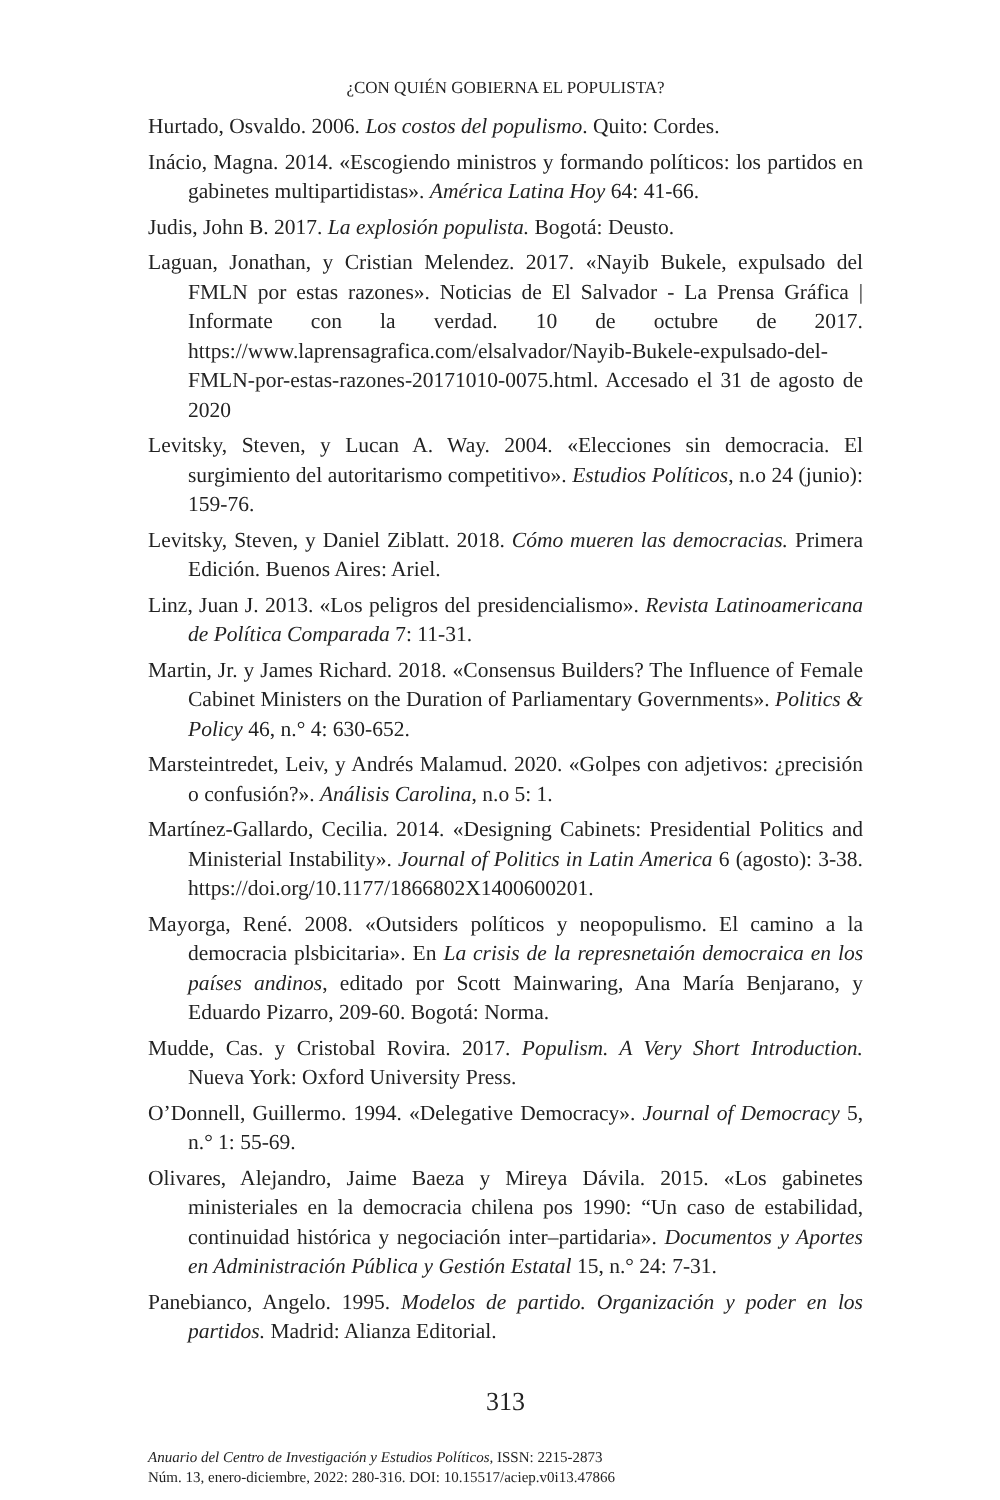¿CON QUIÉN GOBIERNA EL POPULISTA?
Hurtado, Osvaldo. 2006. Los costos del populismo. Quito: Cordes.
Inácio, Magna. 2014. «Escogiendo ministros y formando políticos: los partidos en gabinetes multipartidistas». América Latina Hoy 64: 41-66.
Judis, John B. 2017. La explosión populista. Bogotá: Deusto.
Laguan, Jonathan, y Cristian Melendez. 2017. «Nayib Bukele, expulsado del FMLN por estas razones». Noticias de El Salvador - La Prensa Gráfica | Informate con la verdad. 10 de octubre de 2017. https://www.laprensagrafica.com/elsalvador/Nayib-Bukele-expulsado-del-FMLN-por-estas-razones-20171010-0075.html. Accesado el 31 de agosto de 2020
Levitsky, Steven, y Lucan A. Way. 2004. «Elecciones sin democracia. El surgimiento del autoritarismo competitivo». Estudios Políticos, n.o 24 (junio): 159-76.
Levitsky, Steven, y Daniel Ziblatt. 2018. Cómo mueren las democracias. Primera Edición. Buenos Aires: Ariel.
Linz, Juan J. 2013. «Los peligros del presidencialismo». Revista Latinoamericana de Política Comparada 7: 11-31.
Martin, Jr. y James Richard. 2018. «Consensus Builders? The Influence of Female Cabinet Ministers on the Duration of Parliamentary Governments». Politics & Policy 46, n.° 4: 630-652.
Marsteintredet, Leiv, y Andrés Malamud. 2020. «Golpes con adjetivos: ¿precisión o confusión?». Análisis Carolina, n.o 5: 1.
Martínez-Gallardo, Cecilia. 2014. «Designing Cabinets: Presidential Politics and Ministerial Instability». Journal of Politics in Latin America 6 (agosto): 3-38. https://doi.org/10.1177/1866802X1400600201.
Mayorga, René. 2008. «Outsiders políticos y neopopulismo. El camino a la democracia plsbicitaria». En La crisis de la represnetaión democraica en los países andinos, editado por Scott Mainwaring, Ana María Benjarano, y Eduardo Pizarro, 209-60. Bogotá: Norma.
Mudde, Cas. y Cristobal Rovira. 2017. Populism. A Very Short Introduction. Nueva York: Oxford University Press.
O’Donnell, Guillermo. 1994. «Delegative Democracy». Journal of Democracy 5, n.° 1: 55-69.
Olivares, Alejandro, Jaime Baeza y Mireya Dávila. 2015. «Los gabinetes ministeriales en la democracia chilena pos 1990: “Un caso de estabilidad, continuidad histórica y negociación inter–partidaria». Documentos y Aportes en Administración Pública y Gestión Estatal 15, n.° 24: 7-31.
Panebianco, Angelo. 1995. Modelos de partido. Organización y poder en los partidos. Madrid: Alianza Editorial.
313
Anuario del Centro de Investigación y Estudios Políticos, ISSN: 2215-2873
Núm. 13, enero-diciembre, 2022: 280-316. DOI: 10.15517/aciep.v0i13.47866